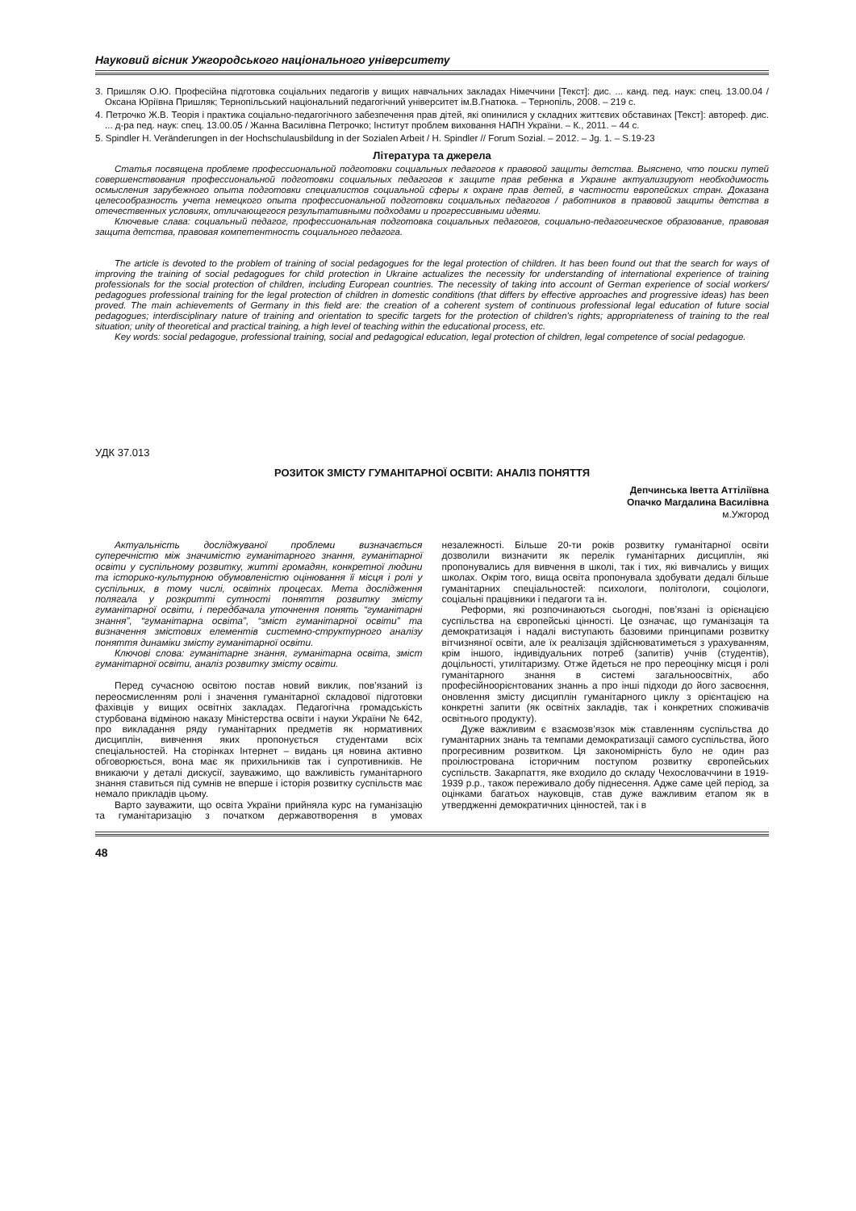Науковий вісник Ужгородського національного університету
3. Пришляк О.Ю. Професійна підготовка соціальних педагогів у вищих навчальних закладах Німеччини [Текст]: дис. ... канд. пед. наук: спец. 13.00.04 / Оксана Юріївна Пришляк; Тернопільський національний педагогічний університет ім.В.Гнатюка. – Тернопіль, 2008. – 219 с.
4. Петрочко Ж.В. Теорія і практика соціально-педагогічного забезпечення прав дітей, які опинилися у складних життєвих обставинах [Текст]: автореф. дис. ... д-ра пед. наук: спец. 13.00.05 / Жанна Василівна Петрочко; Інститут проблем виховання НАПН України. – К., 2011. – 44 с.
5. Spindler H. Veränderungen in der Hochschulausbildung in der Sozialen Arbeit / H. Spindler // Forum Sozial. – 2012. – Jg. 1. – S.19-23
Література та джерела
Статья посвящена проблеме профессиональной подготовки социальных педагогов к правовой защиты детства. Выяснено, что поиски путей совершенствования профессиональной подготовки социальных педагогов к защите прав ребенка в Украине актуализируют необходимость осмысления зарубежного опыта подготовки специалистов социальной сферы к охране прав детей, в частности европейских стран. Доказана целесообразность учета немецкого опыта профессиональной подготовки социальных педагогов / работников в правовой защиты детства в отечественных условиях, отличающегося результативными подходами и прогрессивными идеями.
Ключевые слава: социальный педагог, профессиональная подготовка социальных педагогов, социально-педагогическое образование, правовая защита детства, правовая компетентность социального педагога.
The article is devoted to the problem of training of social pedagogues for the legal protection of children. It has been found out that the search for ways of improving the training of social pedagogues for child protection in Ukraine actualizes the necessity for understanding of international experience of training professionals for the social protection of children, including European countries. The necessity of taking into account of German experience of social workers/ pedagogues professional training for the legal protection of children in domestic conditions (that differs by effective approaches and progressive ideas) has been proved. The main achievements of Germany in this field are: the creation of a coherent system of continuous professional legal education of future social pedagogues; interdisciplinary nature of training and orientation to specific targets for the protection of children's rights; appropriateness of training to the real situation; unity of theoretical and practical training, a high level of teaching within the educational process, etc.
Key words: social pedagogue, professional training, social and pedagogical education, legal protection of children, legal competence of social pedagogue.
УДК 37.013
РОЗИТОК ЗМІСТУ ГУМАНІТАРНОЇ ОСВІТИ: АНАЛІЗ ПОНЯТТЯ
Депчинська Іветта Аттіліївна
Опачко Магдалина Василівна
м.Ужгород
Актуальність досліджуваної проблеми визначається суперечністю між значимістю гуманітарного знання, гуманітарної освіти у суспільному розвитку, житті громадян, конкретної людини та історико-культурною обумовленістю оцінювання її місця і ролі у суспільних, в тому числі, освітніх процесах. Мета дослідження полягала у розкритті сутності поняття розвитку змісту гуманітарної освіти, і передбачала уточнення понять “гуманітарні знання”, “гуманітарна освіта”, “зміст гуманітарної освіти” та визначення змістових елементів системно-структурного аналізу поняття динаміки змісту гуманітарної освіти.
Ключові слова: гуманітарне знання, гуманітарна освіта, зміст гуманітарної освіти, аналіз розвитку змісту освіти.
Перед сучасною освітою постав новий виклик, пов’язаний із переосмисленням ролі і значення гуманітарної складової підготовки фахівців у вищих освітніх закладах. Педагогічна громадськість стурбована відміною наказу Міністерства освіти і науки України № 642, про викладання ряду гуманітарних предметів як нормативних дисциплін, вивчення яких пропонується студентами всіх спеціальностей. На сторінках Інтернет – видань ця новина активно обговорюється, вона має як прихильників так і супротивників. Не вникаючи у деталі дискусії, зауважимо, що важливість гуманітарного знання ставиться під сумнів не вперше і історія розвитку суспільств має немало прикладів цьому.
Варто зауважити, що освіта України прийняла курс на гуманізацію та гуманітаризацію з початком державотворення в умовах незалежності. Більше 20-ти років розвитку гуманітарної освіти дозволили визначити як перелік гуманітарних дисциплін, які пропонувались для вивчення в школі, так і тих, які вивчались у вищих школах. Окрім того, вища освіта пропонувала здобувати дедалі більше гуманітарних спеціальностей: психологи, політологи, соціологи, соціальні працівники і педагоги та ін.
Реформи, які розпочинаються сьогодні, пов’язані із орієнацією суспільства на європейські цінності. Це означає, що гуманізація та демократизація і надалі виступають базовими принципами розвитку вітчизняної освіти, але їх реалізація здійснюватиметься з урахуванням, крім іншого, індивідуальних потреб (запитів) учнів (студентів), доцільності, утилітаризму. Отже йдеться не про переоцінку місця і ролі гуманітарного знання в системі загальноосвітніх, або професійноорієнтованих знаннь а про інші підходи до його засвоєння, оновлення змісту дисциплін гуманітарного циклу з орієнтацією на конкретні запити (як освітніх закладів, так і конкретних споживачів освітнього продукту).
Дуже важливим є взаємозв’язок між ставленням суспільства до гуманітарних знань та темпами демократизації самого суспільства, його прогресивним розвитком. Ця закономірність було не один раз проілюстрована історичним поступом розвитку європейських суспільств. Закарпаття, яке входило до складу Чехословаччини в 1919-1939 р.р., також переживало добу піднесення. Адже саме цей період, за оцінками багатьох науковців, став дуже важливим етапом як в утвердженні демократичних цінностей, так і в
48